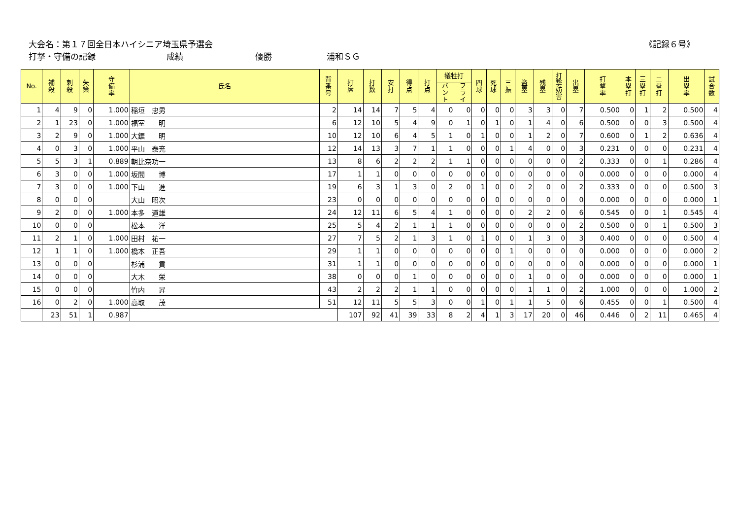大会名：第１７回全日本ハイシニア埼玉県予選会
《記録６号》
打撃・守備の記録 成績 優勝 浦和ＳＧ
| No. | 補 殺 | 刺 殺 | 失 策 | 守 備 率 | 氏名 | 背 番 号 | 打 席 | 打 数 | 安 打 | 得 点 | 打 点 | 犠牲打 | | 四 球 | 死 球 | 三 振 | 盗 塁 | 残 塁 | 打 撃 妨 害 | 出 塁 | 打 撃 率 | 本 塁 打 | 三 塁 打 | 二 塁 打 | 出 塁 率 | 試 合 数 |
| --- | --- | --- | --- | --- | --- | --- | --- | --- | --- | --- | --- | --- | --- | --- | --- | --- | --- | --- | --- | --- | --- | --- | --- | --- | --- | --- |
| | | | | | | | | | | | | バ ン ト | フ ラ イ | | | | | | | | | | | | | |
| 1 | 4 | 9 | 0 | 1.000 | 稲垣 忠男 | 2 | 14 | 14 | 7 | 5 | 4 | 0 | 0 | 0 | 0 | 0 | 3 | 3 | 0 | 7 | 0.500 | 0 | 1 | 2 | 0.500 | 4 |
| 2 | 1 | 23 | 0 | 1.000 | 福室 明 | 6 | 12 | 10 | 5 | 4 | 9 | 0 | 1 | 0 | 1 | 0 | 1 | 4 | 0 | 6 | 0.500 | 0 | 0 | 3 | 0.500 | 4 |
| 3 | 2 | 9 | 0 | 1.000 | 大鋸 明 | 10 | 12 | 10 | 6 | 4 | 5 | 1 | 0 | 1 | 0 | 0 | 1 | 2 | 0 | 7 | 0.600 | 0 | 1 | 2 | 0.636 | 4 |
| 4 | 0 | 3 | 0 | 1.000 | 平山 泰充 | 12 | 14 | 13 | 3 | 7 | 1 | 1 | 0 | 0 | 0 | 1 | 4 | 0 | 0 | 3 | 0.231 | 0 | 0 | 0 | 0.231 | 4 |
| 5 | 5 | 3 | 1 | 0.889 | 朝比奈功一 | 13 | 8 | 6 | 2 | 2 | 2 | 1 | 1 | 0 | 0 | 0 | 0 | 0 | 0 | 2 | 0.333 | 0 | 0 | 1 | 0.286 | 4 |
| 6 | 3 | 0 | 0 | 1.000 | 坂間 博 | 17 | 1 | 1 | 0 | 0 | 0 | 0 | 0 | 0 | 0 | 0 | 0 | 0 | 0 | 0 | 0.000 | 0 | 0 | 0 | 0.000 | 4 |
| 7 | 3 | 0 | 0 | 1.000 | 下山 進 | 19 | 6 | 3 | 1 | 3 | 0 | 2 | 0 | 1 | 0 | 0 | 2 | 0 | 0 | 2 | 0.333 | 0 | 0 | 0 | 0.500 | 3 |
| 8 | 0 | 0 | 0 | | 大山 昭次 | 23 | 0 | 0 | 0 | 0 | 0 | 0 | 0 | 0 | 0 | 0 | 0 | 0 | 0 | 0 | 0.000 | 0 | 0 | 0 | 0.000 | 1 |
| 9 | 2 | 0 | 0 | 1.000 | 本多 道雄 | 24 | 12 | 11 | 6 | 5 | 4 | 1 | 0 | 0 | 0 | 0 | 2 | 2 | 0 | 6 | 0.545 | 0 | 0 | 1 | 0.545 | 4 |
| 10 | 0 | 0 | 0 | | 松本 洋 | 25 | 5 | 4 | 2 | 1 | 1 | 1 | 0 | 0 | 0 | 0 | 0 | 0 | 0 | 2 | 0.500 | 0 | 0 | 1 | 0.500 | 3 |
| 11 | 2 | 1 | 0 | 1.000 | 田村 祐一 | 27 | 7 | 5 | 2 | 1 | 3 | 1 | 0 | 1 | 0 | 0 | 1 | 3 | 0 | 3 | 0.400 | 0 | 0 | 0 | 0.500 | 4 |
| 12 | 1 | 1 | 0 | 1.000 | 橋本 正吾 | 29 | 1 | 1 | 0 | 0 | 0 | 0 | 0 | 0 | 0 | 1 | 0 | 0 | 0 | 0 | 0.000 | 0 | 0 | 0 | 0.000 | 2 |
| 13 | 0 | 0 | 0 | | 杉浦 貢 | 31 | 1 | 1 | 0 | 0 | 0 | 0 | 0 | 0 | 0 | 0 | 0 | 0 | 0 | 0 | 0.000 | 0 | 0 | 0 | 0.000 | 1 |
| 14 | 0 | 0 | 0 | | 大木 栄 | 38 | 0 | 0 | 0 | 1 | 0 | 0 | 0 | 0 | 0 | 0 | 1 | 0 | 0 | 0 | 0.000 | 0 | 0 | 0 | 0.000 | 1 |
| 15 | 0 | 0 | 0 | | 竹内 昇 | 43 | 2 | 2 | 2 | 1 | 1 | 0 | 0 | 0 | 0 | 0 | 1 | 1 | 0 | 2 | 1.000 | 0 | 0 | 0 | 1.000 | 2 |
| 16 | 0 | 2 | 0 | 1.000 | 高取 茂 | 51 | 12 | 11 | 5 | 5 | 3 | 0 | 0 | 1 | 0 | 1 | 1 | 5 | 0 | 6 | 0.455 | 0 | 0 | 1 | 0.500 | 4 |
| | 23 | 51 | 1 | 0.987 | | | 107 | 92 | 41 | 39 | 33 | 8 | 2 | 4 | 1 | 3 | 17 | 20 | 0 | 46 | 0.446 | 0 | 2 | 11 | 0.465 | 4 |